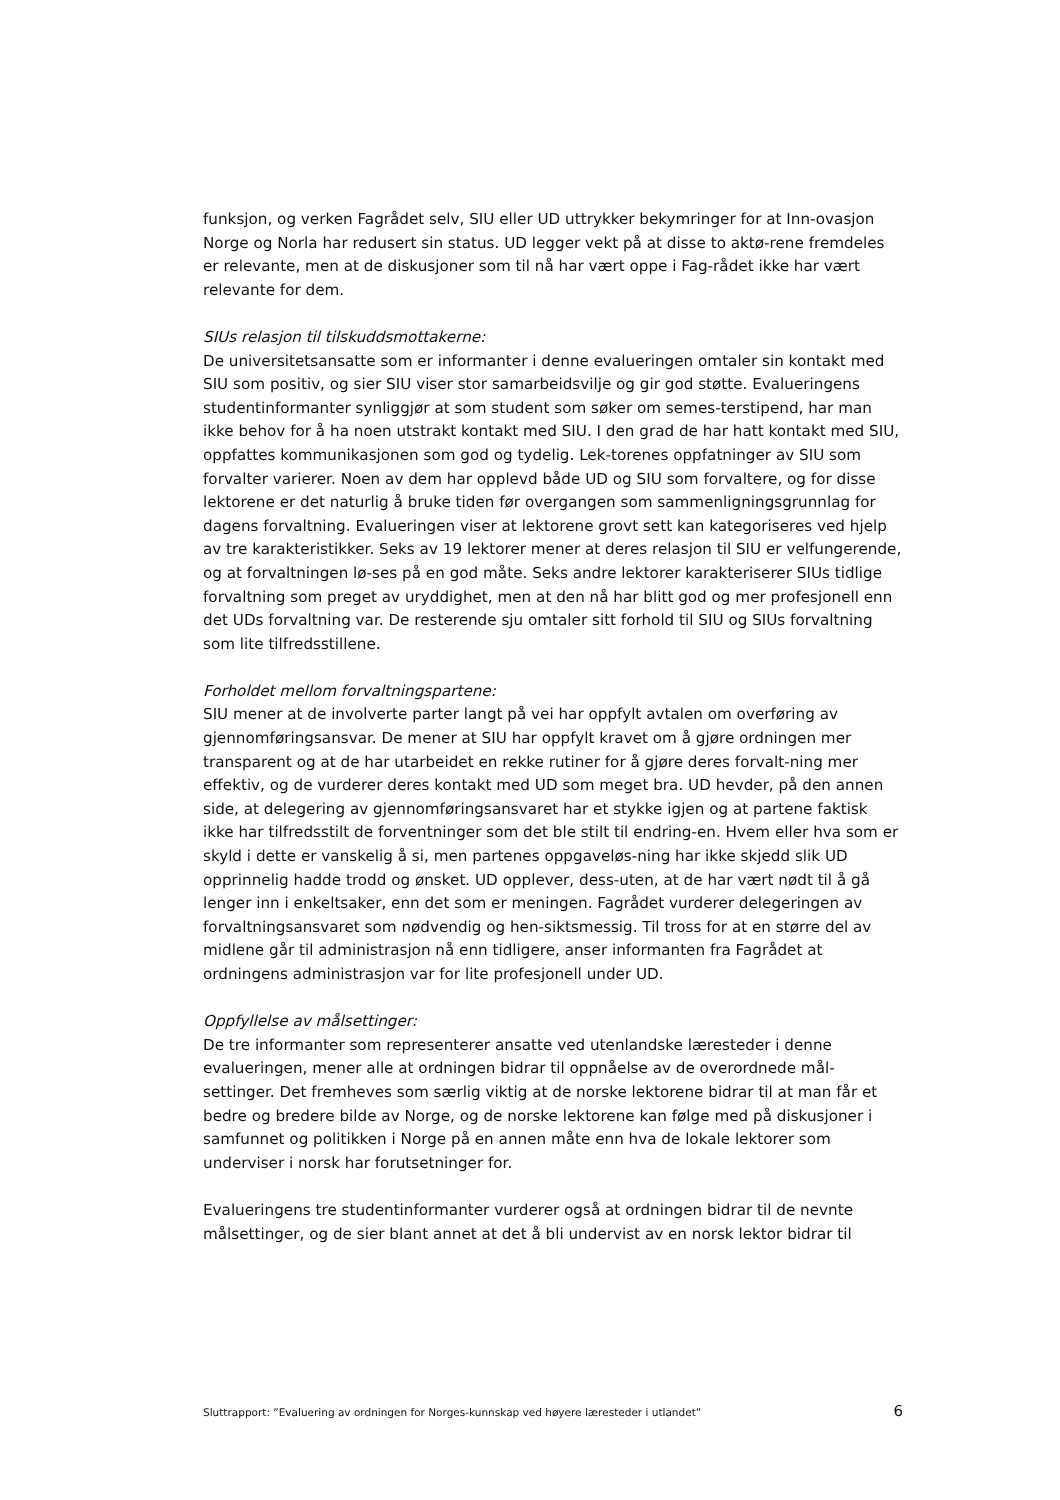funksjon, og verken Fagrådet selv, SIU eller UD uttrykker bekymringer for at Inn-ovasjon Norge og Norla har redusert sin status. UD legger vekt på at disse to aktø-rene fremdeles er relevante, men at de diskusjoner som til nå har vært oppe i Fag-rådet ikke har vært relevante for dem.
SIUs relasjon til tilskuddsmottakerne:
De universitetsansatte som er informanter i denne evalueringen omtaler sin kontakt med SIU som positiv, og sier SIU viser stor samarbeidsvilje og gir god støtte. Evalueringens studentinformanter synliggjør at som student som søker om semes-terstipend, har man ikke behov for å ha noen utstrakt kontakt med SIU. I den grad de har hatt kontakt med SIU, oppfattes kommunikasjonen som god og tydelig. Lek-torenes oppfatninger av SIU som forvalter varierer. Noen av dem har opplevd både UD og SIU som forvaltere, og for disse lektorene er det naturlig å bruke tiden før overgangen som sammenligningsgrunnlag for dagens forvaltning. Evalueringen viser at lektorene grovt sett kan kategoriseres ved hjelp av tre karakteristikker. Seks av 19 lektorer mener at deres relasjon til SIU er velfungerende, og at forvaltningen lø-ses på en god måte. Seks andre lektorer karakteriserer SIUs tidlige forvaltning som preget av uryddighet, men at den nå har blitt god og mer profesjonell enn det UDs forvaltning var. De resterende sju omtaler sitt forhold til SIU og SIUs forvaltning som lite tilfredsstillene.
Forholdet mellom forvaltningspartene:
SIU mener at de involverte parter langt på vei har oppfylt avtalen om overføring av gjennomføringsansvar. De mener at SIU har oppfylt kravet om å gjøre ordningen mer transparent og at de har utarbeidet en rekke rutiner for å gjøre deres forvalt-ning mer effektiv, og de vurderer deres kontakt med UD som meget bra. UD hevder, på den annen side, at delegering av gjennomføringsansvaret har et stykke igjen og at partene faktisk ikke har tilfredsstilt de forventninger som det ble stilt til endring-en. Hvem eller hva som er skyld i dette er vanskelig å si, men partenes oppgaveløs-ning har ikke skjedd slik UD opprinnelig hadde trodd og ønsket. UD opplever, dess-uten, at de har vært nødt til å gå lenger inn i enkeltsaker, enn det som er meningen. Fagrådet vurderer delegeringen av forvaltningsansvaret som nødvendig og hen-siktsmessig. Til tross for at en større del av midlene går til administrasjon nå enn tidligere, anser informanten fra Fagrådet at ordningens administrasjon var for lite profesjonell under UD.
Oppfyllelse av målsettinger:
De tre informanter som representerer ansatte ved utenlandske læresteder i denne evalueringen, mener alle at ordningen bidrar til oppnåelse av de overordnede mål-settinger. Det fremheves som særlig viktig at de norske lektorene bidrar til at man får et bedre og bredere bilde av Norge, og de norske lektorene kan følge med på diskusjoner i samfunnet og politikken i Norge på en annen måte enn hva de lokale lektorer som underviser i norsk har forutsetninger for.
Evalueringens tre studentinformanter vurderer også at ordningen bidrar til de nevnte målsettinger, og de sier blant annet at det å bli undervist av en norsk lektor bidrar til
Sluttrapport: ”Evaluering av ordningen for Norges-kunnskap ved høyere læresteder i utlandet” 6